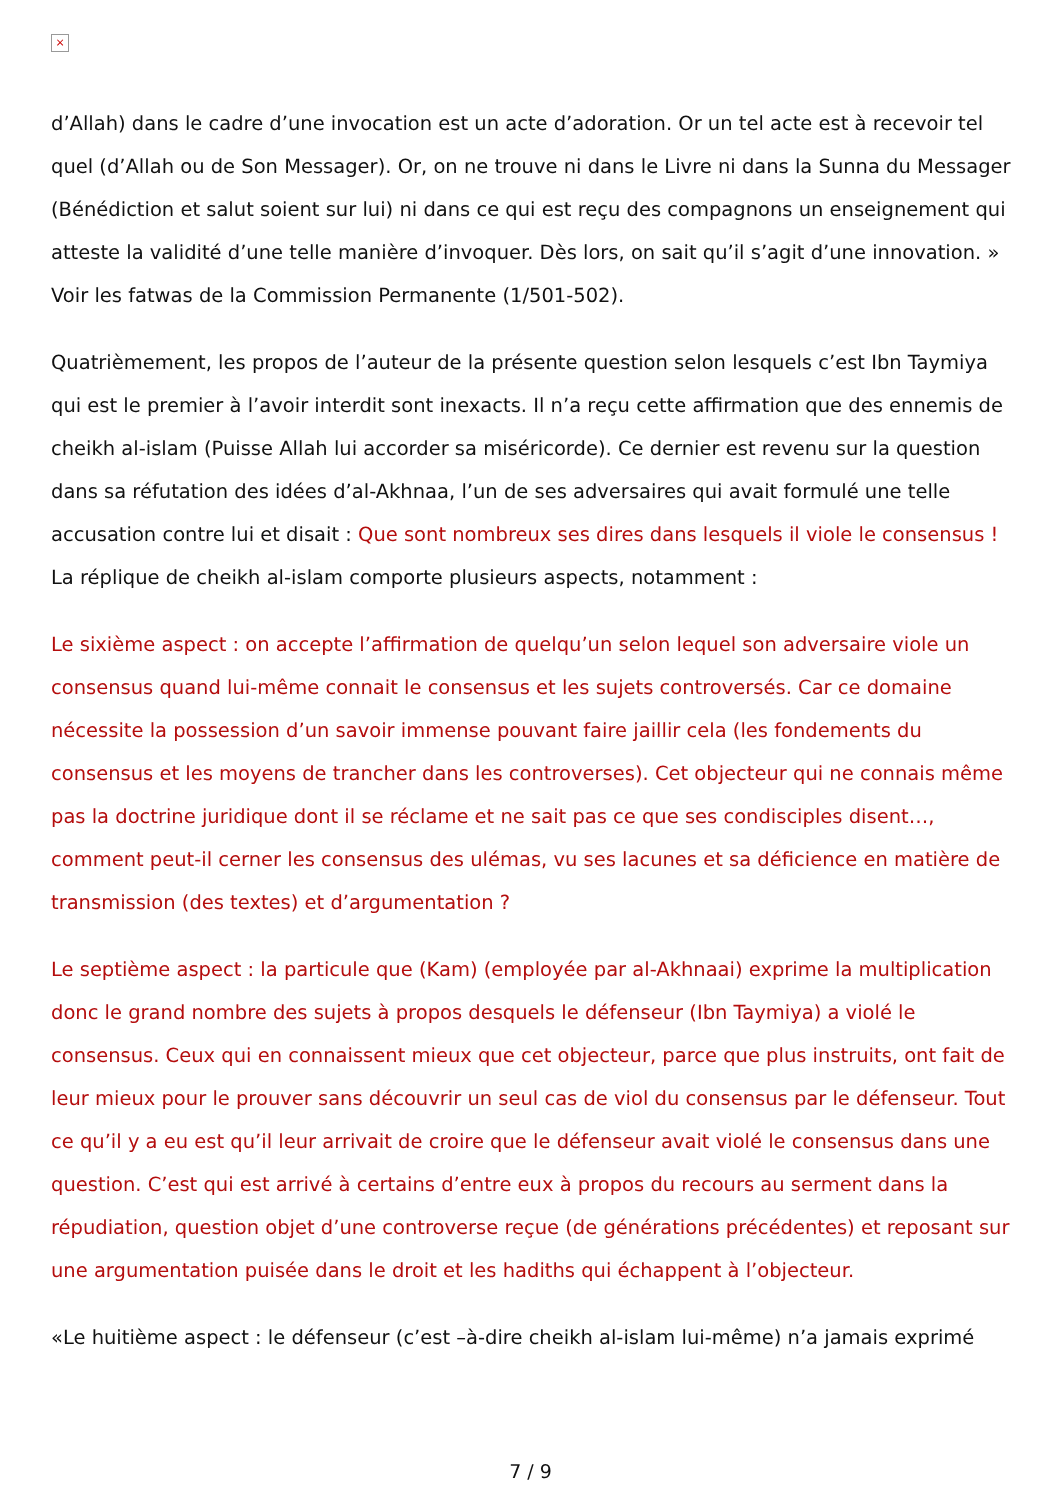×
d’Allah) dans le cadre d’une invocation est un acte d’adoration. Or un tel acte est à recevoir tel quel (d’Allah ou de Son Messager). Or, on ne trouve ni dans le Livre ni dans la Sunna du Messager (Bénédiction et salut soient sur lui) ni dans ce qui est reçu des compagnons un enseignement qui atteste la validité d’une telle manière d’invoquer. Dès lors, on sait qu’il s’agit d’une innovation. » Voir les fatwas de la Commission Permanente (1/501-502).
Quatrièmement, les propos de l’auteur de la présente question selon lesquels c’est Ibn Taymiya qui est le premier à l’avoir interdit sont inexacts. Il n’a reçu cette affirmation que des ennemis de cheikh al-islam (Puisse Allah lui accorder sa miséricorde). Ce dernier est revenu sur la question dans sa réfutation des idées d’al-Akhnaa, l’un de ses adversaires qui avait formulé une telle accusation contre lui et disait : Que sont nombreux ses dires dans lesquels il viole le consensus ! La réplique de cheikh al-islam comporte plusieurs aspects, notamment :
Le sixième aspect : on accepte l’affirmation de quelqu’un selon lequel son adversaire viole un consensus quand lui-même connait le consensus et les sujets controversés. Car ce domaine nécessite la possession d’un savoir immense pouvant faire jaillir cela (les fondements du consensus et les moyens de trancher dans les controverses). Cet objecteur qui ne connais même pas la doctrine juridique dont il se réclame et ne sait pas ce que ses condisciples disent…, comment peut-il cerner les consensus des ulémas, vu ses lacunes et sa déficience en matière de transmission (des textes) et d’argumentation ?
Le septième aspect : la particule que (Kam) (employée par al-Akhnaai) exprime la multiplication donc le grand nombre des sujets à propos desquels le défenseur (Ibn Taymiya) a violé le consensus. Ceux qui en connaissent mieux que cet objecteur, parce que plus instruits, ont fait de leur mieux pour le prouver sans découvrir un seul cas de viol du consensus par le défenseur. Tout ce qu’il y a eu est qu’il leur arrivait de croire que le défenseur avait violé le consensus dans une question. C’est qui est arrivé à certains d’entre eux à propos du recours au serment dans la répudiation, question objet d’une controverse reçue (de générations précédentes) et reposant sur une argumentation puisée dans le droit et les hadiths qui échappent à l’objecteur.
«Le huitième aspect : le défenseur (c’est –à-dire cheikh al-islam lui-même) n’a jamais exprimé
7 / 9